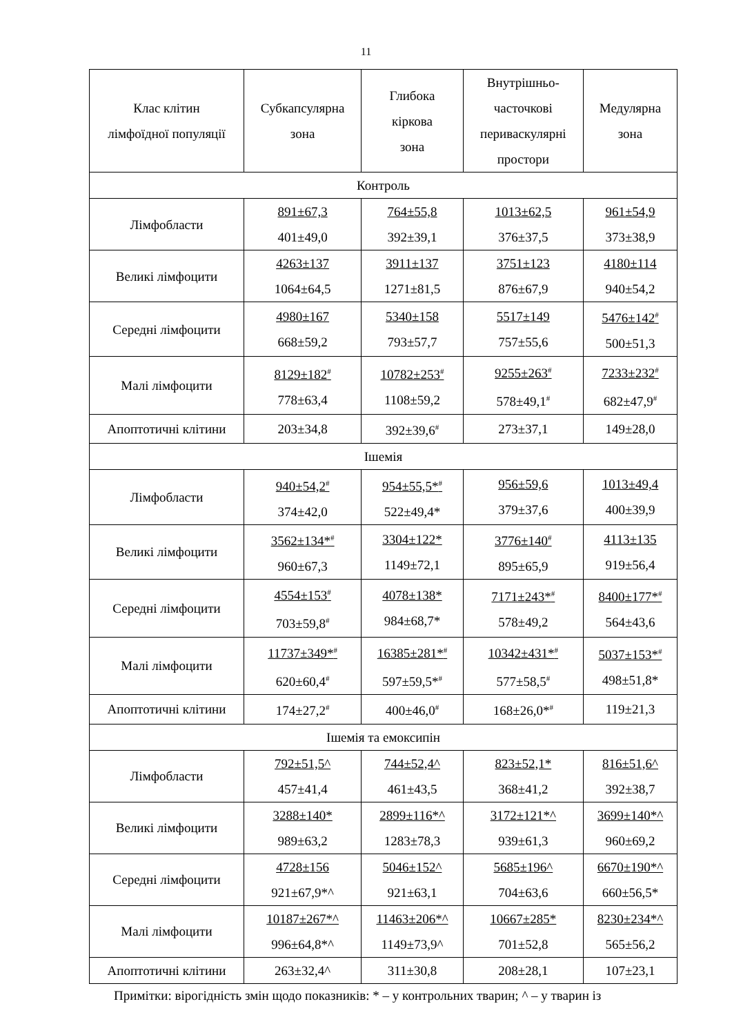11
| Клас клітин лімфоїдної популяції | Субкапсулярна зона | Глибока кіркова зона | Внутрішньо- часточкові периваскулярні простори | Медулярна зона |
| --- | --- | --- | --- | --- |
| Контроль | | | | |
| Лімфобласти | 891±67,3 401±49,0 | 764±55,8 392±39,1 | 1013±62,5 376±37,5 | 961±54,9 373±38,9 |
| Великі лімфоцити | 4263±137 1064±64,5 | 3911±137 1271±81,5 | 3751±123 876±67,9 | 4180±114 940±54,2 |
| Середні лімфоцити | 4980±167 668±59,2 | 5340±158 793±57,7 | 5517±149 757±55,6 | 5476±142<sup>#</sup> 500±51,3 |
| Малі лімфоцити | 8129±182<sup>#</sup> 778±63,4 | 10782±253<sup>#</sup> 1108±59,2 | 9255±263<sup>#</sup> 578±49,1<sup>#</sup> | 7233±232<sup>#</sup> 682±47,9<sup>#</sup> |
| Апоптотичні клітини | 203±34,8 | 392±39,6<sup>#</sup> | 273±37,1 | 149±28,0 |
| Ішемія | | | | |
| Лімфобласти | 940±54,2<sup>#</sup> 374±42,0 | 954±55,5*<sup>#</sup> 522±49,4* | 956±59,6 379±37,6 | 1013±49,4 400±39,9 |
| Великі лімфоцити | 3562±134*<sup>#</sup> 960±67,3 | 3304±122* 1149±72,1 | 3776±140<sup>#</sup> 895±65,9 | 4113±135 919±56,4 |
| Середні лімфоцити | 4554±153<sup>#</sup> 703±59,8<sup>#</sup> | 4078±138* 984±68,7* | 7171±243*<sup>#</sup> 578±49,2 | 8400±177*<sup>#</sup> 564±43,6 |
| Малі лімфоцити | 11737±349*<sup>#</sup> 620±60,4<sup>#</sup> | 16385±281*<sup>#</sup> 597±59,5*<sup>#</sup> | 10342±431*<sup>#</sup> 577±58,5<sup>#</sup> | 5037±153*<sup>#</sup> 498±51,8* |
| Апоптотичні клітини | 174±27,2<sup>#</sup> | 400±46,0<sup>#</sup> | 168±26,0*<sup>#</sup> | 119±21,3 |
| Ішемія та емоксипін | | | | |
| Лімфобласти | 792±51,5^ 457±41,4 | 744±52,4^ 461±43,5 | 823±52,1* 368±41,2 | 816±51,6^ 392±38,7 |
| Великі лімфоцити | 3288±140* 989±63,2 | 2899±116*^ 1283±78,3 | 3172±121*^ 939±61,3 | 3699±140*^ 960±69,2 |
| Середні лімфоцити | 4728±156 921±67,9*^ | 5046±152^ 921±63,1 | 5685±196^ 704±63,6 | 6670±190*^ 660±56,5* |
| Малі лімфоцити | 10187±267*^ 996±64,8*^ | 11463±206*^ 1149±73,9^ | 10667±285* 701±52,8 | 8230±234*^ 565±56,2 |
| Апоптотичні клітини | 263±32,4^ | 311±30,8 | 208±28,1 | 107±23,1 |
Примітки: вірогідність змін щодо показників: * – у контрольних тварин; ^ – у тварин із